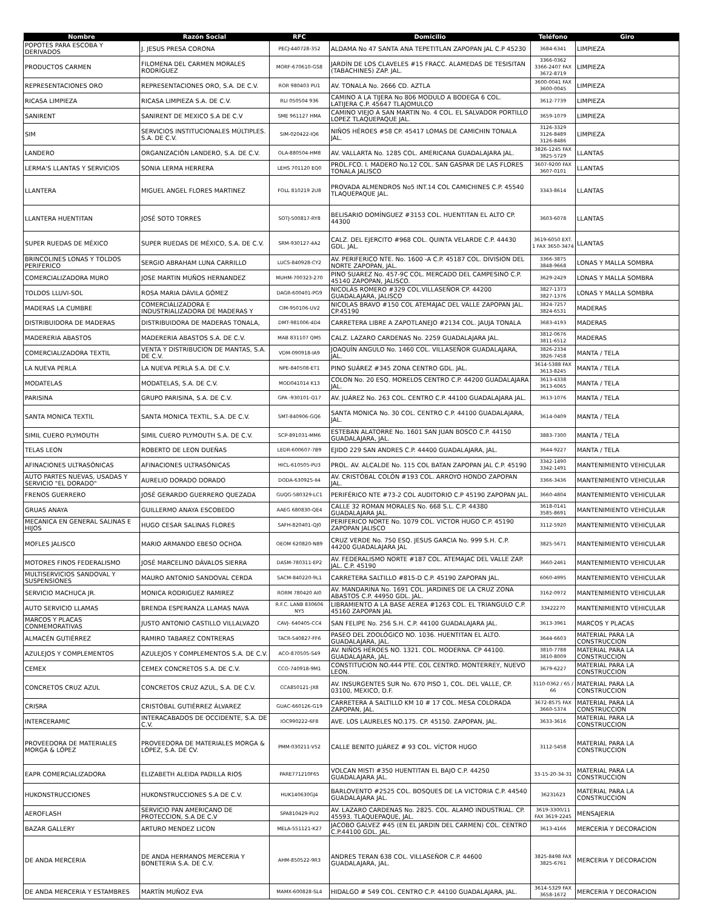| Nombre | Razón Social | RFC | Domicilio | Teléfono | Giro |
| --- | --- | --- | --- | --- | --- |
| POPOTES PARA ESCOBA Y DERIVADOS | J. JESUS PRESA CORONA | PECJ-440728-352 | ALDAMA No 47 SANTA ANA TEPETITLAN ZAPOPAN JAL C.P 45230 | 3684-6341 | LIMPIEZA |
| PRODUCTOS CARMEN | FILOMENA DEL CARMEN MORALES RODRÍGUEZ | MORF-670610-GS8 | JARDÍN DE LOS CLAVELES #15 FRACC. ALAMEDAS DE TESISITAN (TABACHINES) ZAP. JAL. | 3366-0362 3366-2407 FAX 3672-8719 | LIMPIEZA |
| REPRESENTACIONES ORO | REPRESENTACIONES ORO, S.A. DE C.V. | ROR 980403 PU1 | AV. TONALA No. 2666 CD. AZTLA | 3600-0041 FAX 3600-0045 | LIMPIEZA |
| RICASA LIMPIEZA | RICASA LIMPIEZA S.A. DE C.V. | RLI 050504 936 | CAMINO A LA TIJERA No 806 MODULO A BODEGA 6 COL. LATIJERA C.P. 45647 TLAJOMULCO | 3612-7739 | LIMPIEZA |
| SANIRENT | SANIRENT DE MEXICO S.A DE C.V | SME 961127 HMA | CAMINO VIEJO A SAN MARTIN No. 4 COL. EL SALVADOR PORTILLO LOPEZ TLAQUEPAQUE JAL. | 3659-1079 | LIMPIEZA |
| SIM | SERVICIOS INSTITUCIONALES MÚLTIPLES. S.A. DE C.V. | SIM-020422-IQ6 | NIÑOS HÉROES #58 CP. 45417 LOMAS DE CAMICHIN TONALA JAL. | 3126-3329 3126-8489 3126-8486 | LIMPIEZA |
| LANDERO | ORGANIZACIÓN LANDERO, S.A. DE C.V. | OLA-880504-HM8 | AV. VALLARTA No. 1285 COL. AMERICANA GUADALAJARA JAL. | 3826-1245 FAX 3825-5729 | LLANTAS |
| LERMA'S LLANTAS Y SERVICIOS | SONIA LERMA HERRERA | LEHS 701120 EQ0 | PROL.FCO. I. MADERO No.12 COL. SAN GASPAR DE LAS FLORES TONALA JALISCO | 3607-9200 FAX 3607-0101 | LLANTAS |
| LLANTERA | MIGUEL ANGEL FLORES MARTINEZ | FOLL 810219 2U8 | PROVADA ALMENDROS No5 INT.14 COL CAMICHINES C.P. 45540 TLAQUEPAQUE JAL. | 3343-8614 | LLANTAS |
| LLANTERA HUENTITAN | JOSÉ SOTO TORRES | SOTJ-500817-RY8 | BELISARIO DOMÍNGUEZ #3153 COL. HUENTITAN EL ALTO CP. 44300 | 3603-6078 | LLANTAS |
| SUPER RUEDAS DE MÉXICO | SUPER RUEDAS DE MÉXICO, S.A. DE C.V. | SRM-930127-4A2 | CALZ. DEL EJERCITO #968 COL. QUINTA VELARDE C.P. 44430 GDL. JAL. | 3619-6050 EXT. 1 FAX 3650-3474 | LLANTAS |
| BRINCOLINES LONAS Y TOLDOS PERIFERICO | SERGIO ABRAHAM LUNA CARRILLO | LUCS-840928-CY2 | AV. PERIFERICO NTE. No. 1600 -A C.P. 45187 COL. DIVISION DEL NORTE ZAPOPAN, JAL. | 3366-3875 3848-9668 | LONAS Y MALLA SOMBRA |
| COMERCIALIZADORA MURO | JOSE MARTIN MUÑOS HERNANDEZ | MUHM-700323-270 | PINO SUAREZ No. 457-9C COL. MERCADO DEL CAMPESINO C.P. 45140 ZAPOPAN, JALISCO. | 3629-2429 | LONAS Y MALLA SOMBRA |
| TOLDOS LLUVI-SOL | ROSA MARIA DÁVILA GÓMEZ | DAGR-600401-PG9 | NICOLÁS ROMERO #329 COL.VILLASEÑOR CP. 44200 GUADALAJARA, JALISCO | 3827-1373 3827-1376 | LONAS Y MALLA SOMBRA |
| MADERAS LA CUMBRE | COMERCIALIZADORA E INDUSTRIALIZADORA DE MADERAS Y | CIM-950106-UV2 | NICOLAS BRAVO #150 COL ATEMAJAC DEL VALLE ZAPOPAN JAL. CP.45190 | 3824-7257 3824-6531 | MADERAS |
| DISTRIBUIDORA DE MADERAS | DISTRIBUIDORA DE MADERAS TONALA, | DMT-981006-4D4 | CARRETERA LIBRE A ZAPOTLANEJO #2134 COL. JAUJA TONALA | 3683-4193 | MADERAS |
| MADERERIA ABASTOS | MADERERIA ABASTOS S.A. DE C.V. | MAB 831107 QM5 | CALZ. LAZARO CARDENAS No. 2259 GUADALAJARA JAL. | 3812-0676 3811-6512 | MADERAS |
| COMERCIALIZADORA TEXTIL | VENTA Y DISTRIBUCION DE MANTAS, S.A. DE C.V. | VDM-090918-IA9 | JOAQUÍN ANGULO No. 1460 COL. VILLASEÑOR GUADALAJARA, JAL. | 3826-2334 3826-7458 | MANTA / TELA |
| LA NUEVA PERLA | LA NUEVA PERLA S.A. DE C.V. | NPE-840508-ET1 | PINO SUÁREZ #345 ZONA CENTRO GDL. JAL. | 3614-5388 FAX 3613-8245 | MANTA / TELA |
| MODATELAS | MODATELAS, S.A. DE C.V. | MOD041014 K13 | COLON No. 20 ESQ. MORELOS CENTRO C.P. 44200 GUADALAJARA JAL. | 3613-4338 3613-6065 | MANTA / TELA |
| PARISINA | GRUPO PARISINA, S.A. DE C.V. | GPA -930101-Q17 | AV. JUÁREZ No. 263 COL. CENTRO C.P. 44100 GUADALAJARA JAL. | 3613-1076 | MANTA / TELA |
| SANTA MONICA TEXTIL | SANTA MONICA TEXTIL, S.A. DE C.V. | SMT-840906-GQ6 | SANTA MONICA No. 30 COL. CENTRO C.P. 44100 GUADALAJARA, JAL. | 3614-0409 | MANTA / TELA |
| SIMIL CUERO PLYMOUTH | SIMIL CUERO PLYMOUTH S.A. DE C.V. | SCP-891031-MM6 | ESTEBAN ALATORRE No. 1601 SAN JUAN BOSCO C.P. 44150 GUADALAJARA, JAL. | 3883-7300 | MANTA / TELA |
| TELAS LEON | ROBERTO DE LEON DUEÑAS | LEDR-600607-7B9 | EJIDO 229 SAN ANDRES C.P. 44400 GUADALAJARA, JAL. | 3644-9227 | MANTA / TELA |
| AFINACIONES ULTRASÓNICAS | AFINACIONES ULTRASÓNICAS | HICL-610505-PU3 | PROL. AV. ALCALDE No. 115 COL BATAN ZAPOPAN JAL C.P. 45190 | 3342-1490 3342-1491 | MANTENIMIENTO VEHICULAR |
| AUTO PARTES NUEVAS, USADAS Y SERVICIO "EL DORADO" | AURELIO DORADO DORADO | DODA-630925-II4 | AV. CRISTÓBAL COLÓN #193 COL. ARROYO HONDO ZAPOPAN JAL. | 3366-3436 | MANTENIMIENTO VEHICULAR |
| FRENOS GUERRERO | JOSÉ GERARDO GUERRERO QUEZADA | GUQG-580329-LC1 | PERIFÉRICO NTE #73-2 COL AUDITORIO C.P 45190 ZAPOPAN JAL. | 3660-4804 | MANTENIMIENTO VEHICULAR |
| GRUAS ANAYA | GUILLERMO ANAYA ESCOBEDO | AAEG 680830-QE4 | CALLE 32 ROMAN MORALES No. 668 S.L. C.P. 44380 GUADALAJARA JAL. | 3618-0141 3585-8691 | MANTENIMIENTO VEHICULAR |
| MECANICA EN GENERAL SALINAS E HIJOS | HUGO CESAR SALINAS FLORES | SAFH-820401-QJ0 | PERIFERICO NORTE No. 1079 COL. VICTOR HUGO C.P. 45190 ZAPOPAN JALISCO | 3112-5920 | MANTENIMIENTO VEHICULAR |
| MOFLES JALISCO | MARIO ARMANDO EBESO OCHOA | OEOM 620820-N89 | CRUZ VERDE No. 750 ESQ. JESUS GARCIA No. 999 S.H. C.P. 44200 GUADALAJARA JAL | 3825-5671 | MANTENIMIENTO VEHICULAR |
| MOTORES FINOS FEDERALISMO | JOSÉ MARCELINO DÁVALOS SIERRA | DASM-780311-EP2 | AV. FEDERALISMO NORTE #187 COL. ATEMAJAC DEL VALLE ZAP. JAL. C.P. 45190 | 3660-2461 | MANTENIMIENTO VEHICULAR |
| MULTISERVICIOS SANDOVAL Y SUSPENSIONES | MAURO ANTONIO SANDOVAL CERDA | SACM-840220-9L1 | CARRETERA SALTILLO #815-D C.P. 45190 ZAPOPAN JAL. | 6060-4995 | MANTENIMIENTO VEHICULAR |
| SERVICIO MACHUCA JR. | MONICA RODRIGUEZ RAMIREZ | RORM 780420 AI0 | AV. MANDARINA No. 1691 COL. JARDINES DE LA CRUZ ZONA ABASTOS C.P. 44950 GDL. JAL. | 3162-0972 | MANTENIMIENTO VEHICULAR |
| AUTO SERVICIO LLAMAS | BRENDA ESPERANZA LLAMAS NAVA | R.F.C. LANB 830606 NY5 | LIBRAMIENTO A LA BASE AEREA #1263 COL. EL TRIANGULO C.P. 45160 ZAPOPAN JAL | 33422270 | MANTENIMIENTO VEHICULAR |
| MARCOS Y PLACAS CONMEMORATIVAS | JUSTO ANTONIO CASTILLO VILLALVAZO | CAVJ- 640405-CC4 | SAN FELIPE No. 256 S.H. C.P. 44100 GUADALAJARA JAL. | 3613-3961 | MARCOS Y PLACAS |
| ALMACÉN GUTIÉRREZ | RAMIRO TABAREZ CONTRERAS | TACR-540827-FF6 | PASEO DEL ZOOLÓGICO NO. 1036. HUENTITAN EL ALTO. GUADALAJARA, JAL. | 3644-6603 | MATERIAL PARA LA CONSTRUCCION |
| AZULEJOS Y COMPLEMENTOS | AZULEJOS Y COMPLEMENTOS S.A. DE C.V. | ACO-870505-S49 | AV. NIÑOS HÉROES NO. 1321. COL. MODERNA. CP 44100. GUADALAJARA, JAL. | 3810-7788 3810-8009 | MATERIAL PARA LA CONSTRUCCION |
| CEMEX | CEMEX CONCRETOS S.A. DE C.V. | CCO-740918-9M1 | CONSTITUCION NO.444 PTE. COL CENTRO. MONTERREY, NUEVO LEON. | 3679-6227 | MATERIAL PARA LA CONSTRUCCION |
| CONCRETOS CRUZ AZUL | CONCRETOS CRUZ AZUL, S.A. DE C.V. | CCA850121-JX8 | AV. INSURGENTES SUR No. 670 PISO 1, COL. DEL VALLE, CP. 03100, MEXICO, D.F. | 3110-0362 / 65 / 66 | MATERIAL PARA LA CONSTRUCCION |
| CRISRA | CRISTÓBAL GUTIÉRREZ ÁLVAREZ | GUAC-660126-G19 | CARRETERA A SALTILLO KM 10 # 17 COL. MESA COLORADA ZAPOPAN, JAL. | 3672-8575 FAX 3660-5374 | MATERIAL PARA LA CONSTRUCCION |
| INTERCERAMIC | INTERACABADOS DE OCCIDENTE, S.A. DE C.V. | IOC990222-6F8 | AVE. LOS LAURELES NO.175. CP. 45150. ZAPOPAN, JAL. | 3633-3616 | MATERIAL PARA LA CONSTRUCCION |
| PROVEEDORA DE MATERIALES MORGA & LÓPEZ | PROVEEDORA DE MATERIALES MORGA & LÓPEZ, S.A. DE CV. | PMM-030211-V52 | CALLE BENITO JUÁREZ # 93 COL. VÍCTOR HUGO | 3112-5458 | MATERIAL PARA LA CONSTRUCCION |
| EAPR COMERCIALIZADORA | ELIZABETH ALEIDA PADILLA RIOS | PARE771210F65 | VOLCAN MISTI #350 HUENTITAN EL BAJO C.P. 44250 GUADALAJARA JAL. | 33-15-20-34-31 | MATERIAL PARA LA CONSTRUCCION |
| HUKONSTRUCCIONES | HUKONSTRUCCIONES S.A DE C.V. | HUK140630GJ4 | BARLOVENTO #2525 COL. BOSQUES DE LA VICTORIA C.P. 44540 GUADALAJARA JAL. | 36231623 | MATERIAL PARA LA CONSTRUCCION |
| AEROFLASH | SERVICIO PAN AMERICANO DE PROTECCION, S.A DE C.V | SPA810429-PU2 | AV. LAZARO CARDENAS No. 2825. COL. ALAMO INDUSTRIAL. CP. 45593. TLAQUEPAQUE, JAL. | 3619-3300/11 FAX 3619-2245 | MENSAJERIA |
| BAZAR GALLERY | ARTURO MENDEZ LICON | MELA-551121-K27 | JACOBO GALVEZ #45 (EN EL JARDIN DEL CARMEN) COL. CENTRO C.P.44100 GDL. JAL. | 3613-4166 | MERCERIA Y DECORACION |
| DE ANDA MERCERIA | DE ANDA HERMANOS MERCERIA Y BONETERIA S.A. DE C.V. | AHM-850522-9R3 | ANDRES TERAN 638 COL. VILLASEÑOR C.P. 44600 GUADALAJARA, JAL. | 3825-8498 FAX 3825-6761 | MERCERIA Y DECORACION |
| DE ANDA MERCERIA Y ESTAMBRES | MARTÍN MUÑOZ EVA | MAMX-600828-SL4 | HIDALGO # 549 COL. CENTRO C.P. 44100 GUADALAJARA, JAL. | 3614-5329 FAX 3658-1672 | MERCERIA Y DECORACION |